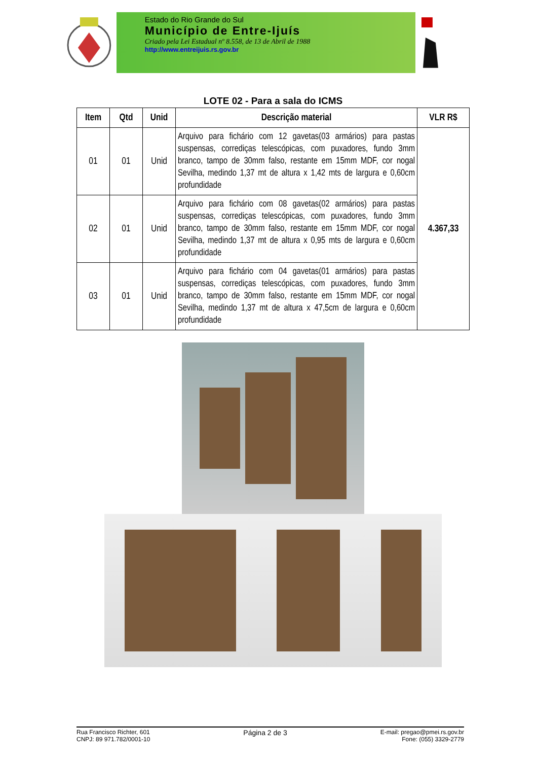Estado do Rio Grande do Sul
Município de Entre-Ijuís
Criado pela Lei Estadual nº 8.558, de 13 de Abril de 1988
http://www.entreijuis.rs.gov.br
LOTE 02 - Para a sala do ICMS
| Item | Qtd | Unid | Descrição material | VLR R$ |
| --- | --- | --- | --- | --- |
| 01 | 01 | Unid | Arquivo para fichário com 12 gavetas(03 armários) para pastas suspensas, corrediças telescópicas, com puxadores, fundo 3mm branco, tampo de 30mm falso, restante em 15mm MDF, cor nogal Sevilha, medindo 1,37 mt de altura x 1,42 mts de largura e 0,60cm profundidade | 4.367,33 |
| 02 | 01 | Unid | Arquivo para fichário com 08 gavetas(02 armários) para pastas suspensas, corrediças telescópicas, com puxadores, fundo 3mm branco, tampo de 30mm falso, restante em 15mm MDF, cor nogal Sevilha, medindo 1,37 mt de altura x 0,95 mts de largura e 0,60cm profundidade | |
| 03 | 01 | Unid | Arquivo para fichário com 04 gavetas(01 armários) para pastas suspensas, corrediças telescópicas, com puxadores, fundo 3mm branco, tampo de 30mm falso, restante em 15mm MDF, cor nogal Sevilha, medindo 1,37 mt de altura x 47,5cm de largura e 0,60cm profundidade | |
Rua Francisco Richter, 601
CNPJ: 89 971.782/0001-10
Página 2 de 3
E-mail: pregao@pmei.rs.gov.br
Fone: (055) 3329-2779